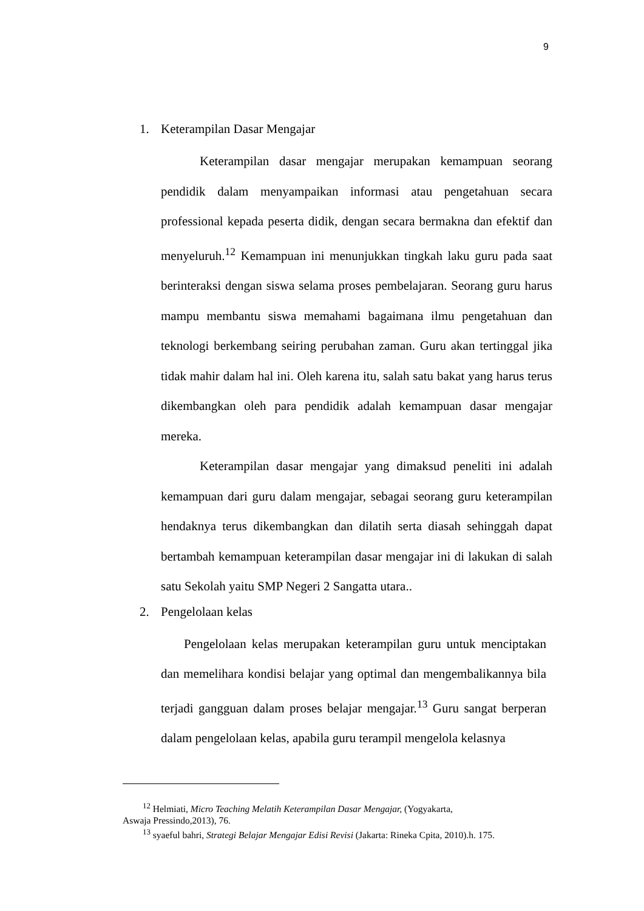9
1. Keterampilan Dasar Mengajar
Keterampilan dasar mengajar merupakan kemampuan seorang pendidik dalam menyampaikan informasi atau pengetahuan secara professional kepada peserta didik, dengan secara bermakna dan efektif dan menyeluruh.<sup>12</sup> Kemampuan ini menunjukkan tingkah laku guru pada saat berinteraksi dengan siswa selama proses pembelajaran. Seorang guru harus mampu membantu siswa memahami bagaimana ilmu pengetahuan dan teknologi berkembang seiring perubahan zaman. Guru akan tertinggal jika tidak mahir dalam hal ini. Oleh karena itu, salah satu bakat yang harus terus dikembangkan oleh para pendidik adalah kemampuan dasar mengajar mereka.
Keterampilan dasar mengajar yang dimaksud peneliti ini adalah kemampuan dari guru dalam mengajar, sebagai seorang guru keterampilan hendaknya terus dikembangkan dan dilatih serta diasah sehinggah dapat bertambah kemampuan keterampilan dasar mengajar ini di lakukan di salah satu Sekolah yaitu SMP Negeri 2 Sangatta utara..
2. Pengelolaan kelas
Pengelolaan kelas merupakan keterampilan guru untuk menciptakan dan memelihara kondisi belajar yang optimal dan mengembalikannya bila terjadi gangguan dalam proses belajar mengajar.<sup>13</sup> Guru sangat berperan dalam pengelolaan kelas, apabila guru terampil mengelola kelasnya
<sup>12</sup> Helmiati, Micro Teaching Melatih Keterampilan Dasar Mengajar, (Yogyakarta,
Aswaja Pressindo,2013), 76.
<sup>13</sup> syaeful bahri, Strategi Belajar Mengajar Edisi Revisi (Jakarta: Rineka Cpita, 2010).h. 175.